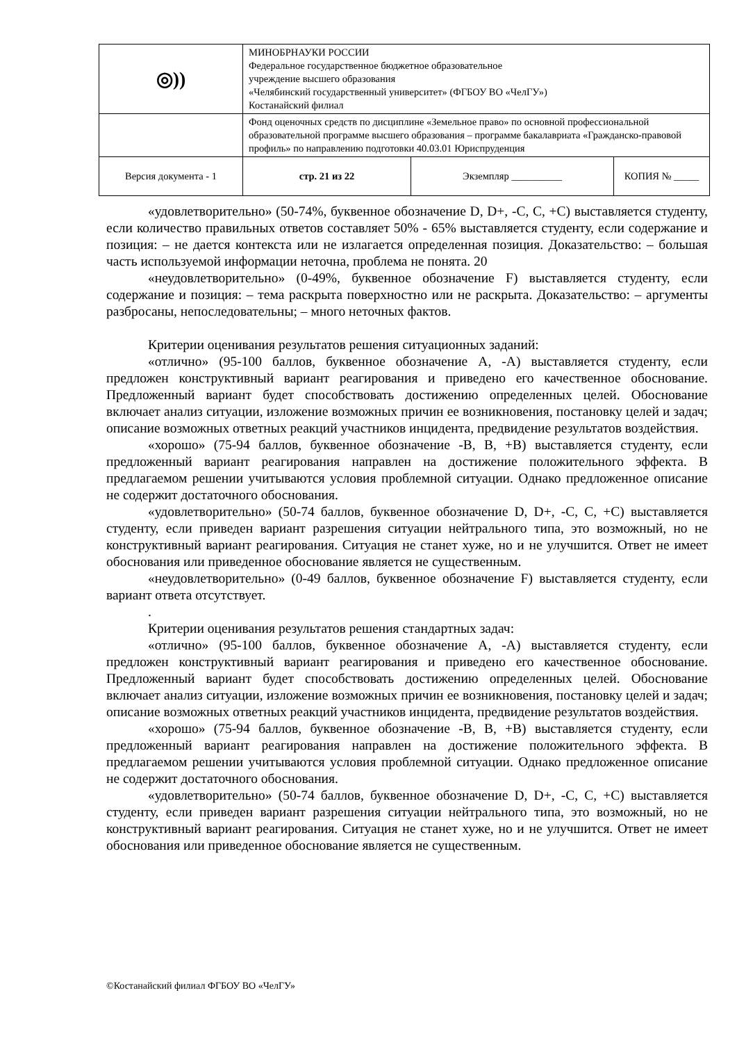| ◎)) | МИНОБРНАУКИ РОССИИ Федеральное государственное бюджетное образовательное учреждение высшего образования «Челябинский государственный университет» (ФГБОУ ВО «ЧелГУ») Костанайский филиал | | |
| | Фонд оценочных средств по дисциплине «Земельное право» по основной профессиональной образовательной программе высшего образования – программе бакалавриата «Гражданско-правовой профиль» по направлению подготовки 40.03.01 Юриспруденция | | |
| Версия документа - 1 | стр. 21 из 22 | Экземпляр __________ | КОПИЯ № _____ |
«удовлетворительно» (50-74%, буквенное обозначение D, D+, -C, C, +C) выставляется студенту, если количество правильных ответов составляет 50% - 65% выставляется студенту, если содержание и позиция: – не дается контекста или не излагается определенная позиция. Доказательство: – большая часть используемой информации неточна, проблема не понята. 20
«неудовлетворительно» (0-49%, буквенное обозначение F) выставляется студенту, если содержание и позиция: – тема раскрыта поверхностно или не раскрыта. Доказательство: – аргументы разбросаны, непоследовательны; – много неточных фактов.
Критерии оценивания результатов решения ситуационных заданий:
«отлично» (95-100 баллов, буквенное обозначение А, -А) выставляется студенту, если предложен конструктивный вариант реагирования и приведено его качественное обоснование. Предложенный вариант будет способствовать достижению определенных целей. Обоснование включает анализ ситуации, изложение возможных причин ее возникновения, постановку целей и задач; описание возможных ответных реакций участников инцидента, предвидение результатов воздействия.
«хорошо» (75-94 баллов, буквенное обозначение -В, В, +В) выставляется студенту, если предложенный вариант реагирования направлен на достижение положительного эффекта. В предлагаемом решении учитываются условия проблемной ситуации. Однако предложенное описание не содержит достаточного обоснования.
«удовлетворительно» (50-74 баллов, буквенное обозначение D, D+, -C, C, +C) выставляется студенту, если приведен вариант разрешения ситуации нейтрального типа, это возможный, но не конструктивный вариант реагирования. Ситуация не станет хуже, но и не улучшится. Ответ не имеет обоснования или приведенное обоснование является не существенным.
«неудовлетворительно» (0-49 баллов, буквенное обозначение F) выставляется студенту, если вариант ответа отсутствует.
.
Критерии оценивания результатов решения стандартных задач:
«отлично» (95-100 баллов, буквенное обозначение А, -А) выставляется студенту, если предложен конструктивный вариант реагирования и приведено его качественное обоснование. Предложенный вариант будет способствовать достижению определенных целей. Обоснование включает анализ ситуации, изложение возможных причин ее возникновения, постановку целей и задач; описание возможных ответных реакций участников инцидента, предвидение результатов воздействия.
«хорошо» (75-94 баллов, буквенное обозначение -В, В, +В) выставляется студенту, если предложенный вариант реагирования направлен на достижение положительного эффекта. В предлагаемом решении учитываются условия проблемной ситуации. Однако предложенное описание не содержит достаточного обоснования.
«удовлетворительно» (50-74 баллов, буквенное обозначение D, D+, -C, C, +C) выставляется студенту, если приведен вариант разрешения ситуации нейтрального типа, это возможный, но не конструктивный вариант реагирования. Ситуация не станет хуже, но и не улучшится. Ответ не имеет обоснования или приведенное обоснование является не существенным.
©Костанайский филиал ФГБОУ ВО «ЧелГУ»